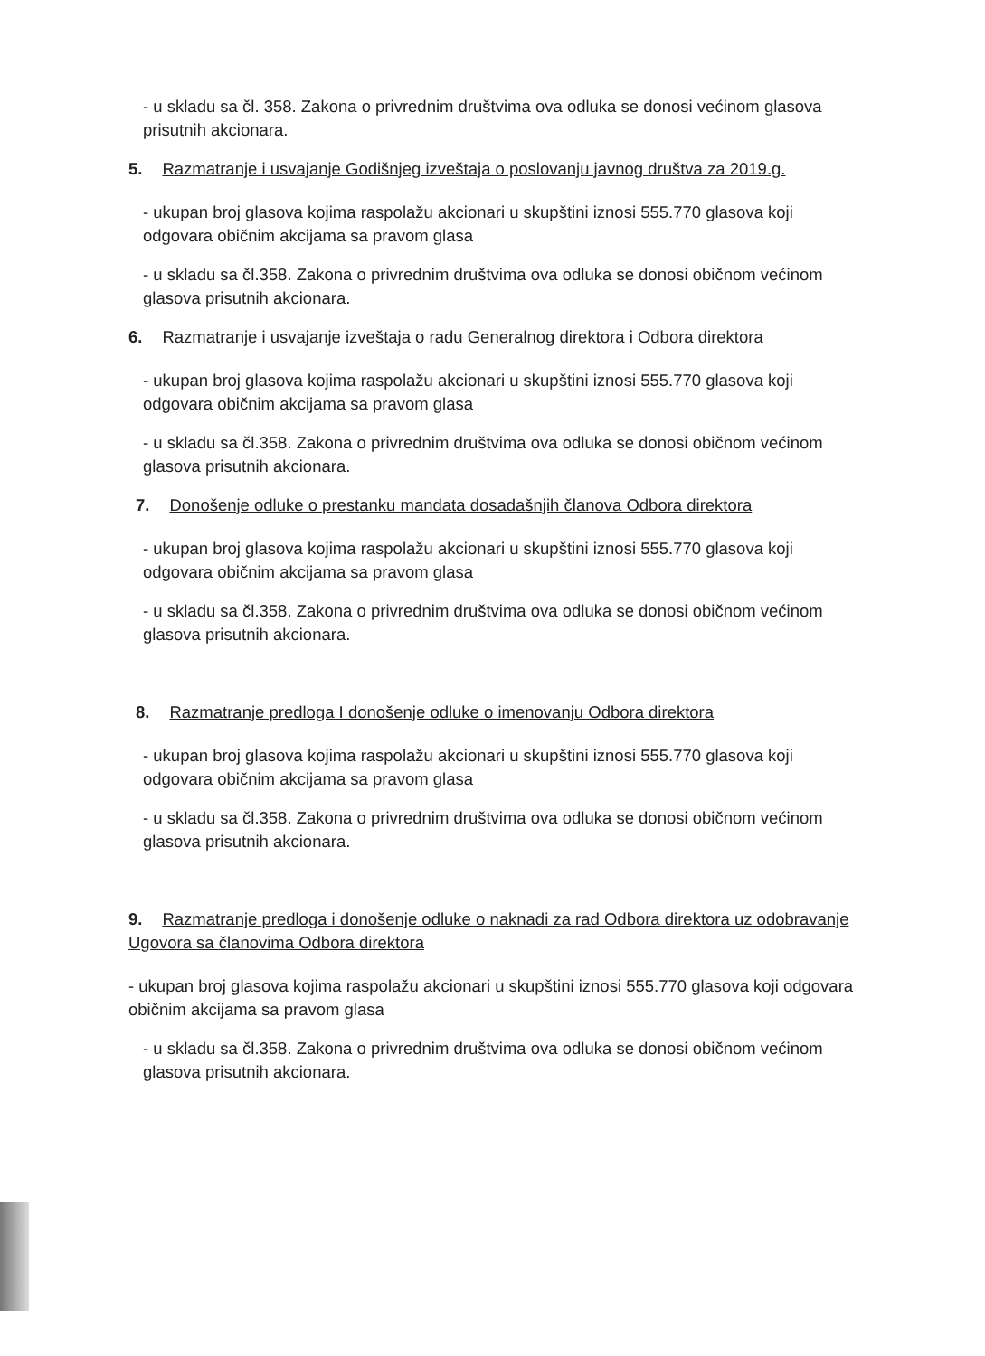- u skladu sa čl. 358. Zakona o privrednim društvima ova odluka se donosi većinom glasova prisutnih akcionara.
5. Razmatranje i usvajanje Godišnjeg izveštaja o poslovanju javnog društva za 2019.g.
- ukupan broj glasova kojima raspolažu akcionari u skupštini iznosi 555.770 glasova koji odgovara običnim akcijama sa pravom glasa
- u skladu sa čl.358. Zakona o privrednim društvima ova odluka se donosi običnom većinom glasova prisutnih akcionara.
6. Razmatranje i usvajanje izveštaja o radu Generalnog direktora i Odbora direktora
- ukupan broj glasova kojima raspolažu akcionari u skupštini iznosi 555.770 glasova koji odgovara običnim akcijama sa pravom glasa
- u skladu sa čl.358. Zakona o privrednim društvima ova odluka se donosi običnom većinom glasova prisutnih akcionara.
7. Donošenje odluke o prestanku mandata dosadašnjih članova Odbora direktora
- ukupan broj glasova kojima raspolažu akcionari u skupštini iznosi 555.770 glasova koji odgovara običnim akcijama sa pravom glasa
- u skladu sa čl.358. Zakona o privrednim društvima ova odluka se donosi običnom većinom glasova prisutnih akcionara.
8. Razmatranje predloga I donošenje odluke o imenovanju Odbora direktora
- ukupan broj glasova kojima raspolažu akcionari u skupštini iznosi 555.770 glasova koji odgovara običnim akcijama sa pravom glasa
- u skladu sa čl.358. Zakona o privrednim društvima ova odluka se donosi običnom većinom glasova prisutnih akcionara.
9. Razmatranje predloga i donošenje odluke o naknadi za rad Odbora direktora uz odobravanje Ugovora sa članovima Odbora direktora
- ukupan broj glasova kojima raspolažu akcionari u skupštini iznosi 555.770 glasova koji odgovara običnim akcijama sa pravom glasa
- u skladu sa čl.358. Zakona o privrednim društvima ova odluka se donosi običnom većinom glasova prisutnih akcionara.